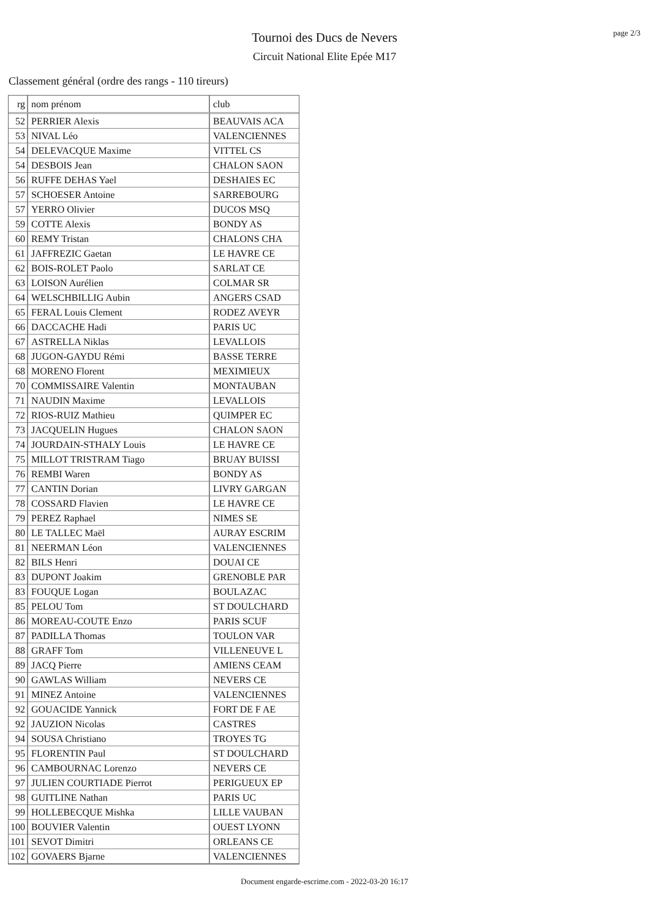Tournoi des Ducs de Nevers
Circuit National Elite Epée M17
page 2/3
Classement général (ordre des rangs - 110 tireurs)
| rg | nom prénom | club |
| --- | --- | --- |
| 52 | PERRIER Alexis | BEAUVAIS ACA |
| 53 | NIVAL Léo | VALENCIENNES |
| 54 | DELEVACQUE Maxime | VITTEL CS |
| 54 | DESBOIS Jean | CHALON SAON |
| 56 | RUFFE DEHAS Yael | DESHAIES EC |
| 57 | SCHOESER Antoine | SARREBOURG |
| 57 | YERRO Olivier | DUCOS MSQ |
| 59 | COTTE Alexis | BONDY AS |
| 60 | REMY Tristan | CHALONS CHA |
| 61 | JAFFREZIC Gaetan | LE HAVRE CE |
| 62 | BOIS-ROLET Paolo | SARLAT CE |
| 63 | LOISON Aurélien | COLMAR SR |
| 64 | WELSCHBILLIG Aubin | ANGERS CSAD |
| 65 | FERAL Louis Clement | RODEZ AVEYR |
| 66 | DACCACHE Hadi | PARIS UC |
| 67 | ASTRELLA Niklas | LEVALLOIS |
| 68 | JUGON-GAYDU Rémi | BASSE TERRE |
| 68 | MORENO Florent | MEXIMIEUX |
| 70 | COMMISSAIRE Valentin | MONTAUBAN |
| 71 | NAUDIN Maxime | LEVALLOIS |
| 72 | RIOS-RUIZ Mathieu | QUIMPER EC |
| 73 | JACQUELIN Hugues | CHALON SAON |
| 74 | JOURDAIN-STHALY Louis | LE HAVRE CE |
| 75 | MILLOT TRISTRAM Tiago | BRUAY BUISSI |
| 76 | REMBI Waren | BONDY AS |
| 77 | CANTIN Dorian | LIVRY GARGAN |
| 78 | COSSARD Flavien | LE HAVRE CE |
| 79 | PEREZ Raphael | NIMES SE |
| 80 | LE TALLEC Maël | AURAY ESCRIM |
| 81 | NEERMAN Léon | VALENCIENNES |
| 82 | BILS Henri | DOUAI CE |
| 83 | DUPONT Joakim | GRENOBLE PAR |
| 83 | FOUQUE Logan | BOULAZAC |
| 85 | PELOU Tom | ST DOULCHARD |
| 86 | MOREAU-COUTE Enzo | PARIS SCUF |
| 87 | PADILLA Thomas | TOULON VAR |
| 88 | GRAFF Tom | VILLENEUVE L |
| 89 | JACQ Pierre | AMIENS CEAM |
| 90 | GAWLAS William | NEVERS CE |
| 91 | MINEZ Antoine | VALENCIENNES |
| 92 | GOUACIDE Yannick | FORT DE F AE |
| 92 | JAUZION Nicolas | CASTRES |
| 94 | SOUSA Christiano | TROYES TG |
| 95 | FLORENTIN Paul | ST DOULCHARD |
| 96 | CAMBOURNAC Lorenzo | NEVERS CE |
| 97 | JULIEN COURTIADE Pierrot | PERIGUEUX EP |
| 98 | GUITLINE Nathan | PARIS UC |
| 99 | HOLLEBECQUE Mishka | LILLE VAUBAN |
| 100 | BOUVIER Valentin | OUEST LYONN |
| 101 | SEVOT Dimitri | ORLEANS CE |
| 102 | GOVAERS Bjarne | VALENCIENNES |
Document engarde-escrime.com - 2022-03-20 16:17